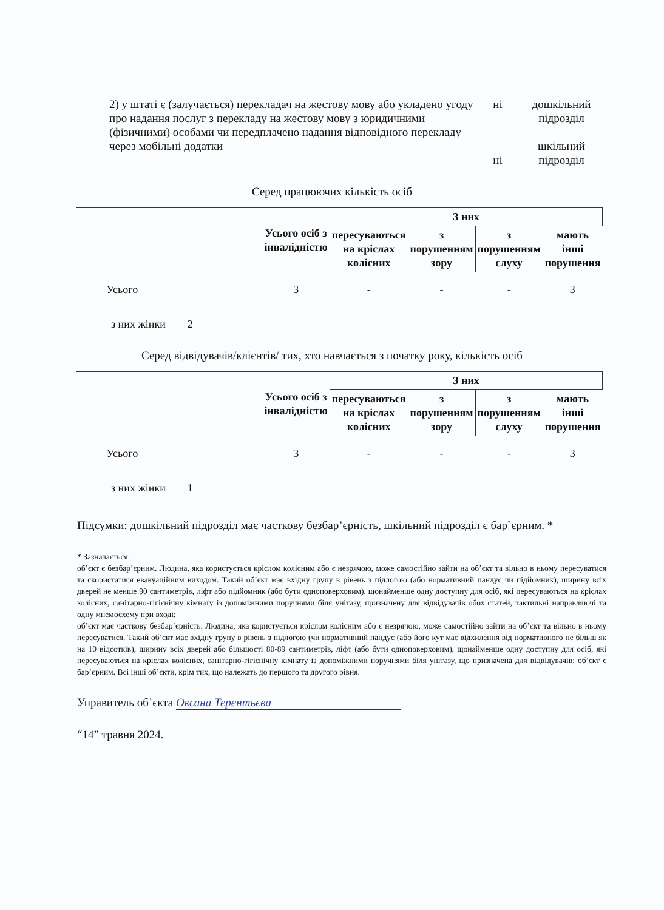2) у штаті є (залучається) перекладач на жестову мову або укладено угоду про надання послуг з перекладу на жестову мову з юридичними (фізичними) особами чи передплачено надання відповідного перекладу через мобільні додатки
ні
ні
дошкільний підрозділ
шкільний підрозділ
Серед працюючих кількість осіб
| | | Усього осіб з інвалідністю | З них | | | |
| --- | --- | --- | --- | --- | --- | --- |
| | | | пересуваються на кріслах колісних | з порушенням зору | з порушенням слуху | мають інші порушення |
| | Усього | 3 | - | - | - | 3 |
з них жінки 2
Серед відвідувачів/клієнтів/ тих, хто навчається з початку року, кількість осіб
| | | Усього осіб з інвалідністю | З них | | | |
| --- | --- | --- | --- | --- | --- | --- |
| | | | пересуваються на кріслах колісних | з порушенням зору | з порушенням слуху | мають інші порушення |
| | Усього | 3 | - | - | - | 3 |
з них жінки 1
Підсумки: дошкільний підрозділ має часткову безбар’єрність, шкільний підрозділ є бар`єрним. *
* Зазначається:
об’єкт є безбар’єрним. Людина, яка користується кріслом колісним або є незрячою, може самостійно зайти на об’єкт та вільно в ньому пересуватися та скористатися евакуаційним виходом. Такий об’єкт має вхідну групу в рівень з підлогою (або нормативний пандус чи підйомник), ширину всіх дверей не менше 90 сантиметрів, ліфт або підйомник (або бути одноповерховим), щонайменше одну доступну для осіб, які пересуваються на кріслах колісних, санітарно-гігієнічну кімнату із допоміжними поручнями біля унітазу, призначену для відвідувачів обох статей, тактильні направляючі та одну мнемосхему при вході;
об’єкт має часткову безбар’єрність. Людина, яка користується кріслом колісним або є незрячою, може самостійно зайти на об’єкт та вільно в ньому пересуватися. Такий об’єкт має вхідну групу в рівень з підлогою (чи нормативний пандус (або його кут має відхилення від нормативного не більш як на 10 відсотків), ширину всіх дверей або більшості 80-89 сантиметрів, ліфт (або бути одноповерховим), щонайменше одну доступну для осіб, які пересуваються на кріслах колісних, санітарно-гігієнічну кімнату із допоміжними поручнями біля унітазу, що призначена для відвідувачів; об’єкт є бар’єрним. Всі інші об’єкти, крім тих, що належать до першого та другого рівня.
Управитель об’єкта Оксана Терентьєва
“14” травня 2024.